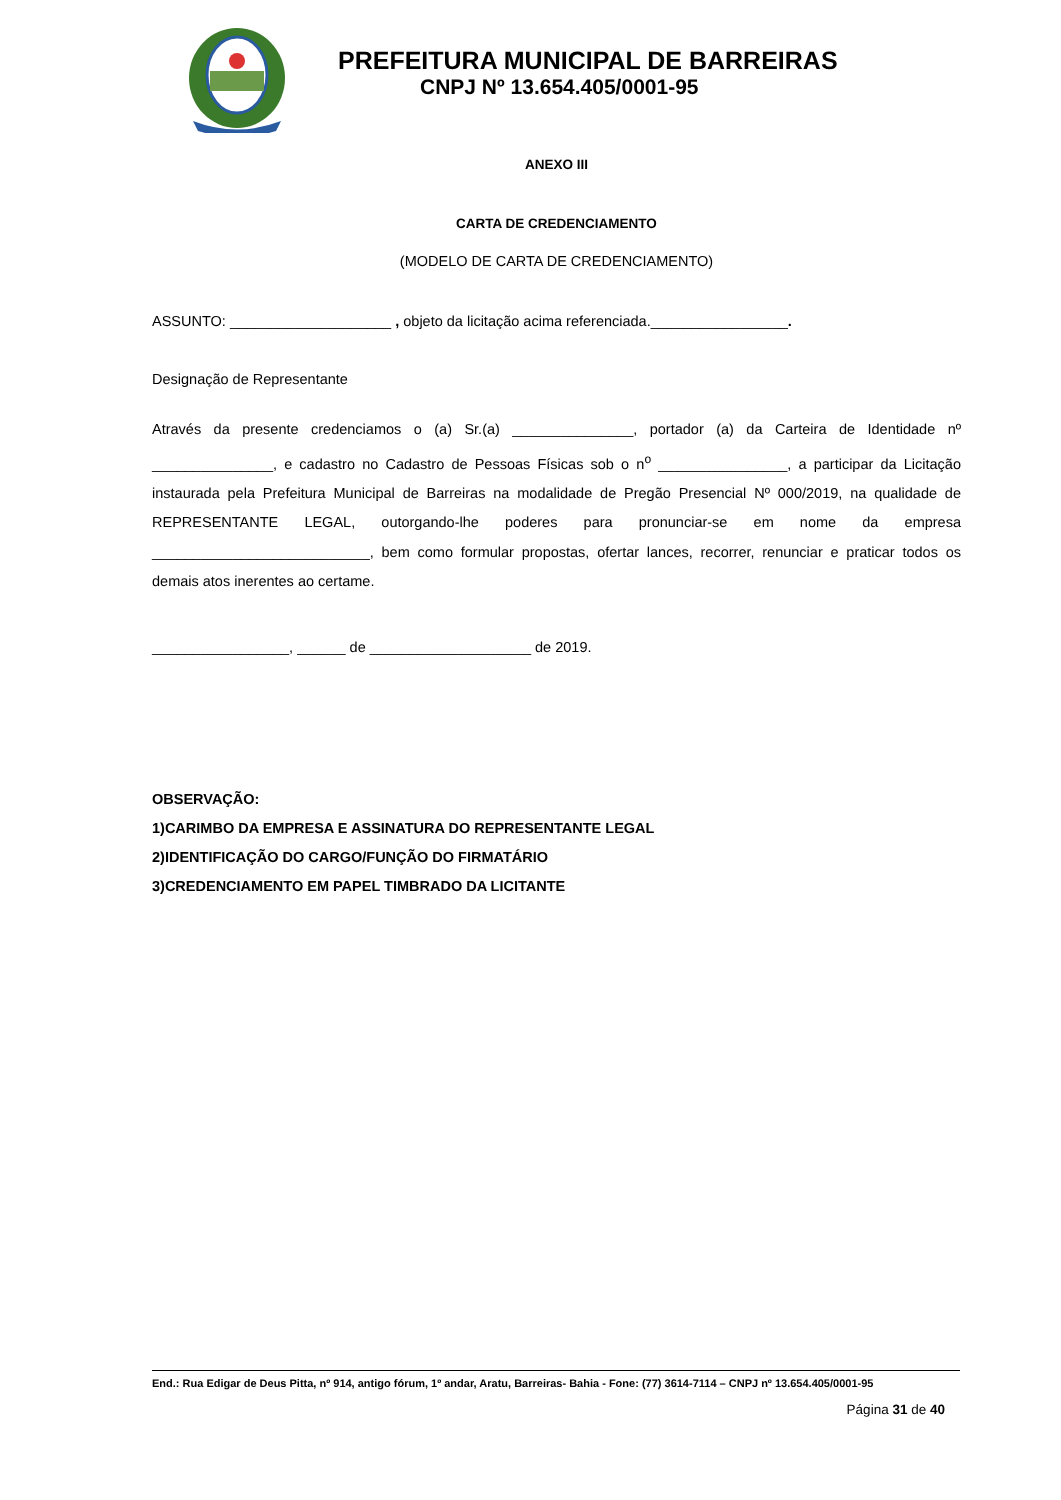PREFEITURA MUNICIPAL DE BARREIRAS
CNPJ Nº 13.654.405/0001-95
ANEXO III
CARTA DE CREDENCIAMENTO
(MODELO DE CARTA DE CREDENCIAMENTO)
ASSUNTO: ____________________ , objeto da licitação acima referenciada._________________.
Designação de Representante
Através da presente credenciamos o (a) Sr.(a) _______________, portador (a) da Carteira de Identidade nº _______________, e cadastro no Cadastro de Pessoas Físicas sob o n<sup>o</sup> ________________, a participar da Licitação instaurada pela Prefeitura Municipal de Barreiras na modalidade de Pregão Presencial Nº 000/2019, na qualidade de REPRESENTANTE LEGAL, outorgando-lhe poderes para pronunciar-se em nome da empresa ___________________________, bem como formular propostas, ofertar lances, recorrer, renunciar e praticar todos os demais atos inerentes ao certame.
_________________, ______ de ____________________ de 2019.
OBSERVAÇÃO:
1)CARIMBO DA EMPRESA E ASSINATURA DO REPRESENTANTE LEGAL
2)IDENTIFICAÇÃO DO CARGO/FUNÇÃO DO FIRMATÁRIO
3)CREDENCIAMENTO EM PAPEL TIMBRADO DA LICITANTE
End.: Rua Edigar de Deus Pitta, nº 914, antigo fórum, 1º andar, Aratu, Barreiras- Bahia - Fone: (77) 3614-7114 – CNPJ nº 13.654.405/0001-95
Página 31 de 40